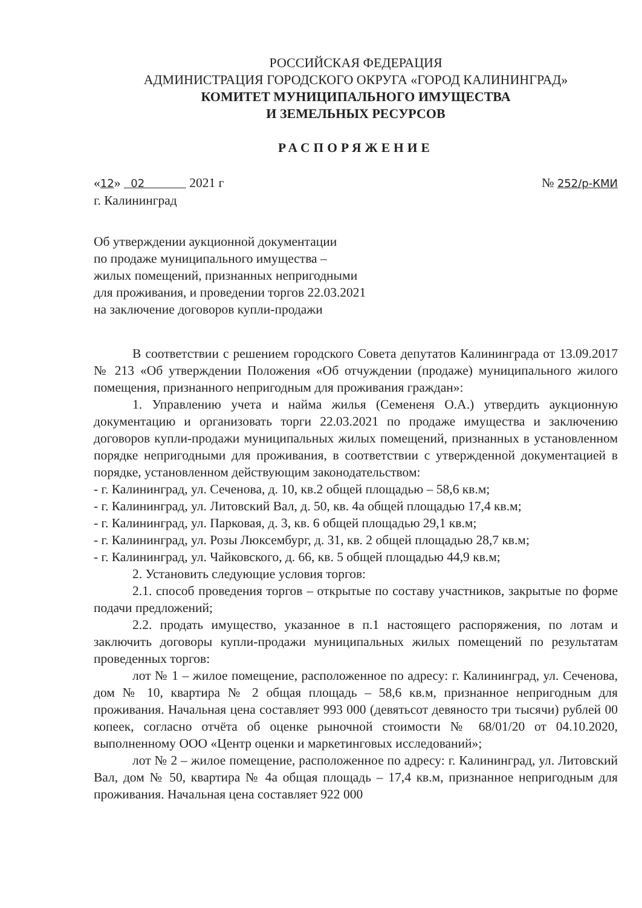РОССИЙСКАЯ ФЕДЕРАЦИЯ
АДМИНИСТРАЦИЯ ГОРОДСКОГО ОКРУГА «ГОРОД КАЛИНИНГРАД»
КОМИТЕТ МУНИЦИПАЛЬНОГО ИМУЩЕСТВА
И ЗЕМЕЛЬНЫХ РЕСУРСОВ
РАСПОРЯЖЕНИЕ
«12» 02 2021 г № 252/р-КМИ
г. Калининград
Об утверждении аукционной документации
по продаже муниципального имущества –
жилых помещений, признанных непригодными
для проживания, и проведении торгов 22.03.2021
на заключение договоров купли-продажи
В соответствии с решением городского Совета депутатов Калининграда от 13.09.2017 № 213 «Об утверждении Положения «Об отчуждении (продаже) муниципального жилого помещения, признанного непригодным для проживания граждан»:
1. Управлению учета и найма жилья (Семененя О.А.) утвердить аукционную документацию и организовать торги 22.03.2021 по продаже имущества и заключению договоров купли-продажи муниципальных жилых помещений, признанных в установленном порядке непригодными для проживания, в соответствии с утвержденной документацией в порядке, установленном действующим законодательством:
- г. Калининград, ул. Сеченова, д. 10, кв.2 общей площадью – 58,6 кв.м;
- г. Калининград, ул. Литовский Вал, д. 50, кв. 4а общей площадью 17,4 кв.м;
- г. Калининград, ул. Парковая, д. 3, кв. 6 общей площадью 29,1 кв.м;
- г. Калининград, ул. Розы Люксембург, д. 31, кв. 2 общей площадью 28,7 кв.м;
- г. Калининград, ул. Чайковского, д. 66, кв. 5 общей площадью 44,9 кв.м;
2. Установить следующие условия торгов:
2.1. способ проведения торгов – открытые по составу участников, закрытые по форме подачи предложений;
2.2. продать имущество, указанное в п.1 настоящего распоряжения, по лотам и заключить договоры купли-продажи муниципальных жилых помещений по результатам проведенных торгов:
лот № 1 – жилое помещение, расположенное по адресу: г. Калининград, ул. Сеченова, дом № 10, квартира № 2 общая площадь – 58,6 кв.м, признанное непригодным для проживания. Начальная цена составляет 993 000 (девятьсот девяносто три тысячи) рублей 00 копеек, согласно отчёта об оценке рыночной стоимости № 68/01/20 от 04.10.2020, выполненному ООО «Центр оценки и маркетинговых исследований»;
лот № 2 – жилое помещение, расположенное по адресу: г. Калининград, ул. Литовский Вал, дом № 50, квартира № 4а общая площадь – 17,4 кв.м, признанное непригодным для проживания. Начальная цена составляет 922 000